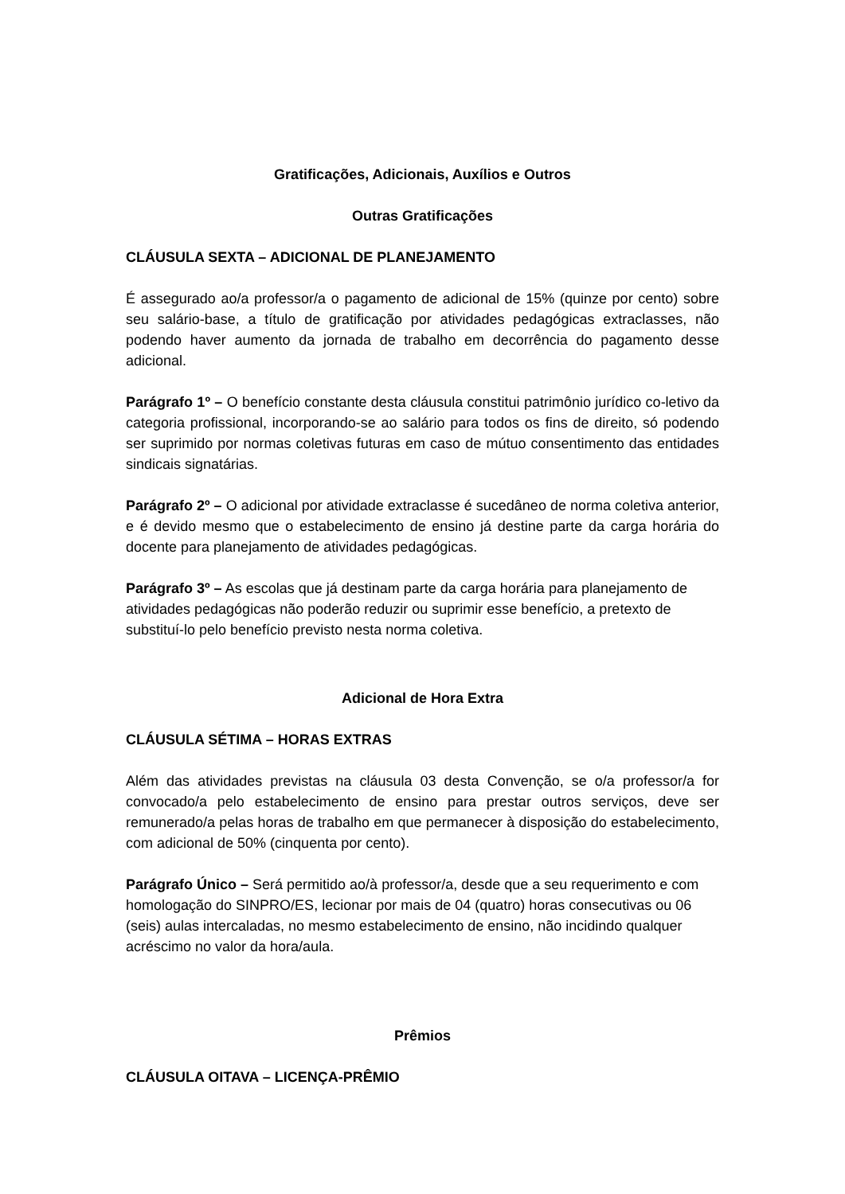Gratificações, Adicionais, Auxílios e Outros
Outras Gratificações
CLÁUSULA SEXTA – ADICIONAL DE PLANEJAMENTO
É assegurado ao/a professor/a o pagamento de adicional de 15% (quinze por cento) sobre seu salário-base, a título de gratificação por atividades pedagógicas extraclasses, não podendo haver aumento da jornada de trabalho em decorrência do pagamento desse adicional.
Parágrafo 1º – O benefício constante desta cláusula constitui patrimônio jurídico co-letivo da categoria profissional, incorporando-se ao salário para todos os fins de direito, só podendo ser suprimido por normas coletivas futuras em caso de mútuo consentimento das entidades sindicais signatárias.
Parágrafo 2º – O adicional por atividade extraclasse é sucedâneo de norma coletiva anterior, e é devido mesmo que o estabelecimento de ensino já destine parte da carga horária do docente para planejamento de atividades pedagógicas.
Parágrafo 3º – As escolas que já destinam parte da carga horária para planejamento de atividades pedagógicas não poderão reduzir ou suprimir esse benefício, a pretexto de substituí-lo pelo benefício previsto nesta norma coletiva.
Adicional de Hora Extra
CLÁUSULA SÉTIMA – HORAS EXTRAS
Além das atividades previstas na cláusula 03 desta Convenção, se o/a professor/a for convocado/a pelo estabelecimento de ensino para prestar outros serviços, deve ser remunerado/a pelas horas de trabalho em que permanecer à disposição do estabelecimento, com adicional de 50% (cinquenta por cento).
Parágrafo Único – Será permitido ao/à professor/a, desde que a seu requerimento e com homologação do SINPRO/ES, lecionar por mais de 04 (quatro) horas consecutivas ou 06 (seis) aulas intercaladas, no mesmo estabelecimento de ensino, não incidindo qualquer acréscimo no valor da hora/aula.
Prêmios
CLÁUSULA OITAVA – LICENÇA-PRÊMIO